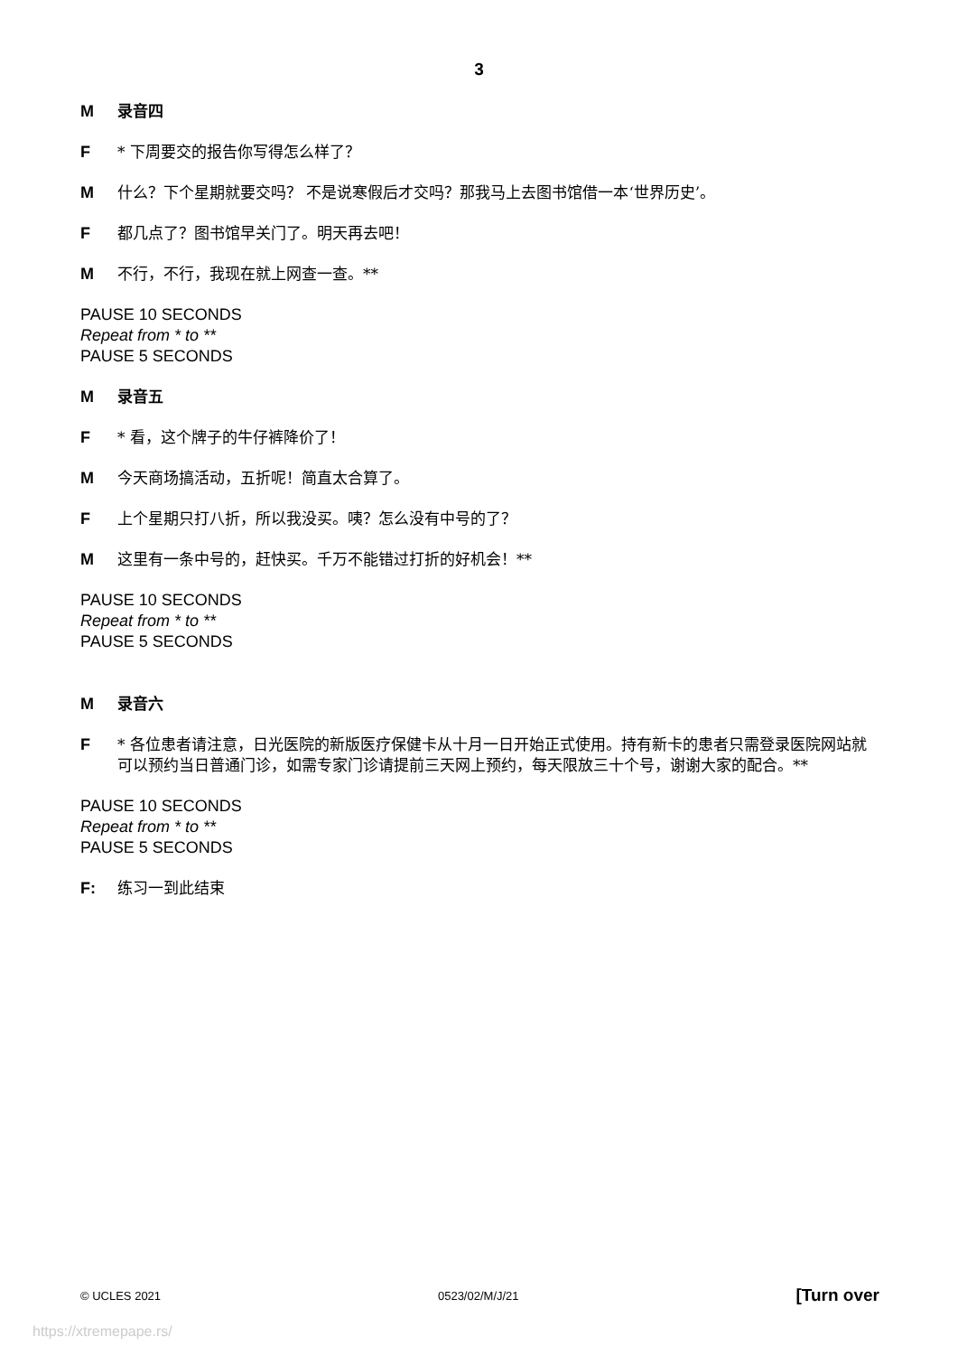3
M录音四
F * 下周要交的报告你写得怎么样了？
M什么？下个星期就要交吗？ 不是说寒假后才交吗？那我马上去图书馆借一本‘世界历史’。
F都几点了？图书馆早关门了。明天再去吧！
M不行，不行，我现在就上网查一查。**
PAUSE 10 SECONDS
Repeat from * to **
PAUSE 5 SECONDS
M录音五
F * 看，这个牌子的牛仔裤降价了！
M今天商场搞活动，五折呢！简直太合算了。
F上个星期只打八折，所以我没买。咦？怎么没有中号的了？
M这里有一条中号的，赶快买。千万不能错过打折的好机会！**
PAUSE 10 SECONDS
Repeat from * to **
PAUSE 5 SECONDS
M录音六
F * 各位患者请注意，日光医院的新版医疗保健卡从十月一日开始正式使用。持有新卡的患者只需登录医院网站就可以预约当日普通门诊，如需专家门诊请提前三天网上预约，每天限放三十个号，谢谢大家的配合。**
PAUSE 10 SECONDS
Repeat from * to **
PAUSE 5 SECONDS
F: 练习一到此结束
© UCLES 2021 0523/02/M/J/21 [Turn over
https://xtremepape.rs/